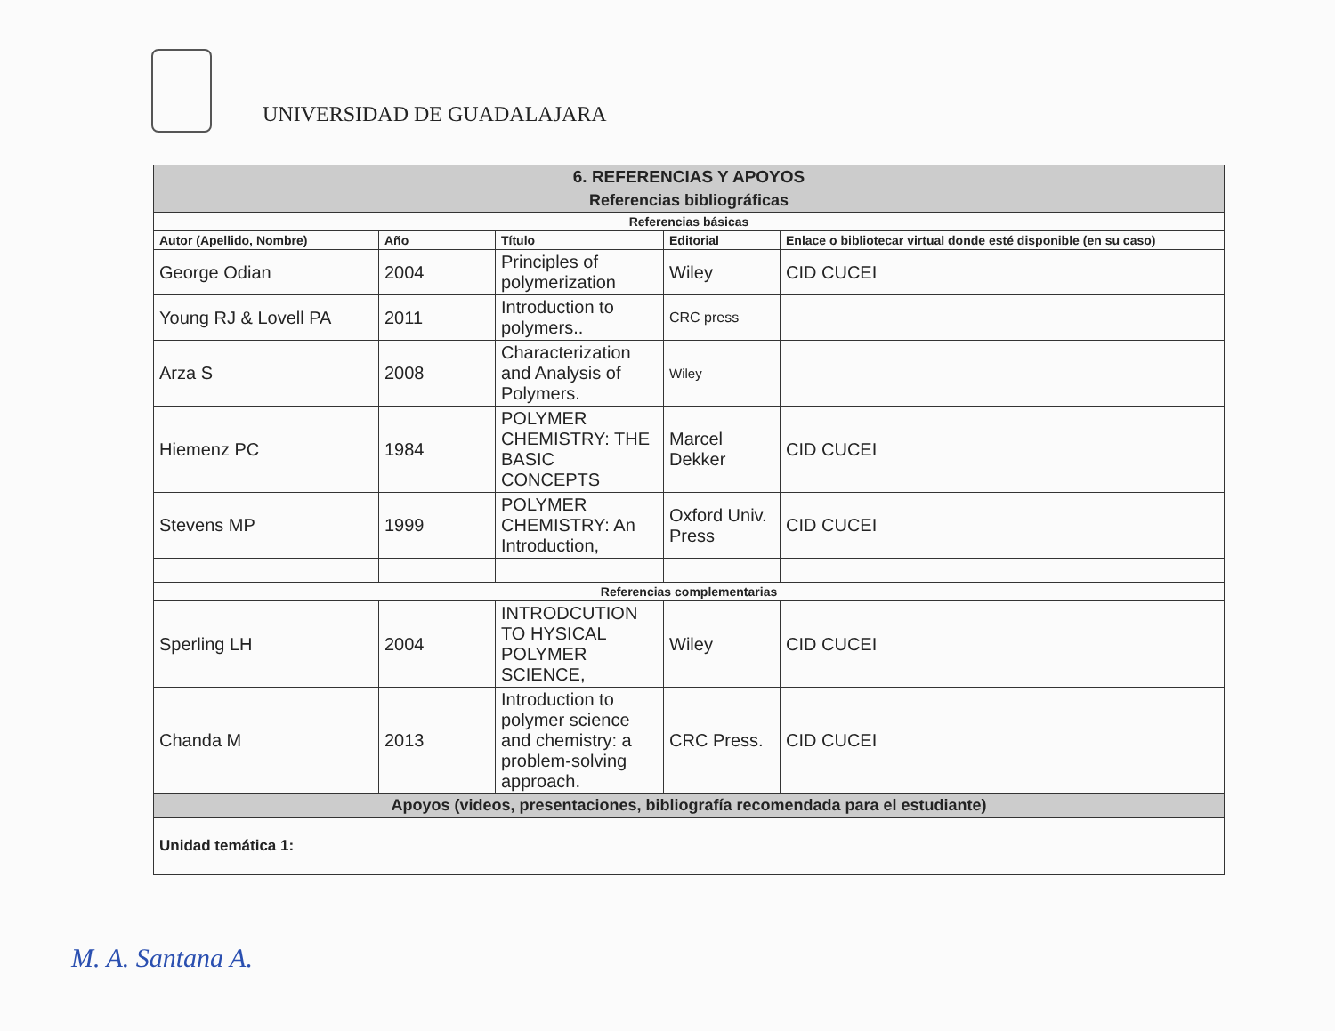UNIVERSIDAD DE GUADALAJARA
| 6. REFERENCIAS Y APOYOS | | | | |
| Referencias bibliográficas | | | | |
| Referencias básicas | | | | |
| Autor (Apellido, Nombre) | Año | Título | Editorial | Enlace o bibliotecar virtual donde esté disponible (en su caso) |
| George Odian | 2004 | Principles of polymerization | Wiley | CID CUCEI |
| Young RJ & Lovell PA | 2011 | Introduction to polymers.. | CRC press | |
| Arza S | 2008 | Characterization and Analysis of Polymers. | Wiley | |
| Hiemenz PC | 1984 | POLYMER CHEMISTRY: THE BASIC CONCEPTS | Marcel Dekker | CID CUCEI |
| Stevens MP | 1999 | POLYMER CHEMISTRY: An Introduction, | Oxford Univ. Press | CID CUCEI |
| Referencias complementarias | | | | |
| Sperling LH | 2004 | INTRODCUTION TO HYSICAL POLYMER SCIENCE, | Wiley | CID CUCEI |
| Chanda M | 2013 | Introduction to polymer science and chemistry: a problem-solving approach. | CRC Press. | CID CUCEI |
| Apoyos (videos, presentaciones, bibliografía recomendada para el estudiante) | | | | |
| Unidad temática 1: | | | | |
M. A. Santana A.